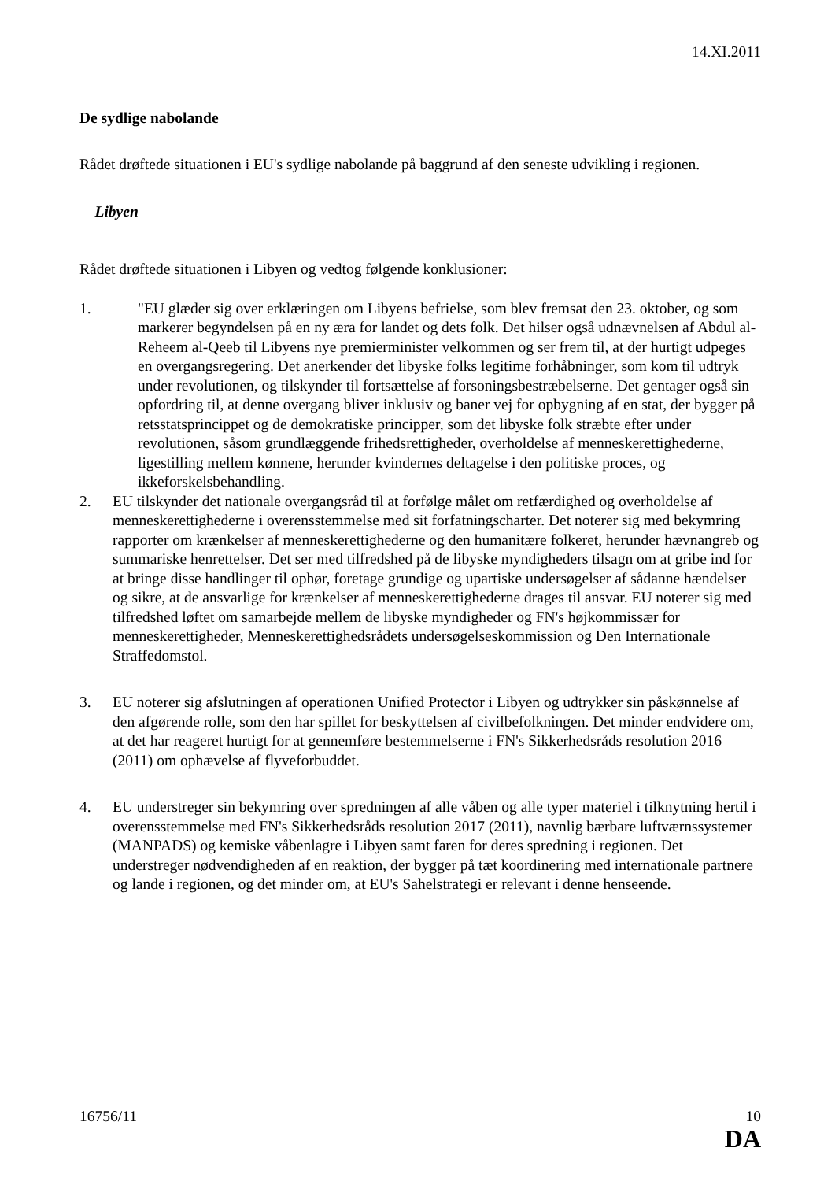14.XI.2011
De sydlige nabolande
Rådet drøftede situationen i EU's sydlige nabolande på baggrund af den seneste udvikling i regionen.
– Libyen
Rådet drøftede situationen i Libyen og vedtog følgende konklusioner:
1. "EU glæder sig over erklæringen om Libyens befrielse, som blev fremsat den 23. oktober, og som markerer begyndelsen på en ny æra for landet og dets folk. Det hilser også udnævnelsen af Abdul al-Reheem al-Qeeb til Libyens nye premierminister velkommen og ser frem til, at der hurtigt udpeges en overgangsregering. Det anerkender det libyske folks legitime forhåbninger, som kom til udtryk under revolutionen, og tilskynder til fortsættelse af forsoningsbestræbelserne. Det gentager også sin opfordring til, at denne overgang bliver inklusiv og baner vej for opbygning af en stat, der bygger på retsstatsprincippet og de demokratiske principper, som det libyske folk stræbte efter under revolutionen, såsom grundlæggende frihedsrettigheder, overholdelse af menneskerettighederne, ligestilling mellem kønnene, herunder kvindernes deltagelse i den politiske proces, og ikkeforskelsbehandling.
2. EU tilskynder det nationale overgangsråd til at forfølge målet om retfærdighed og overholdelse af menneskerettighederne i overensstemmelse med sit forfatningscharter. Det noterer sig med bekymring rapporter om krænkelser af menneskerettighederne og den humanitære folkeret, herunder hævnangreb og summariske henrettelser. Det ser med tilfredshed på de libyske myndigheders tilsagn om at gribe ind for at bringe disse handlinger til ophør, foretage grundige og upartiske undersøgelser af sådanne hændelser og sikre, at de ansvarlige for krænkelser af menneskerettighederne drages til ansvar. EU noterer sig med tilfredshed løftet om samarbejde mellem de libyske myndigheder og FN's højkommissær for menneskerettigheder, Menneskerettighedsrådets undersøgelseskommission og Den Internationale Straffedomstol.
3. EU noterer sig afslutningen af operationen Unified Protector i Libyen og udtrykker sin påskønnelse af den afgørende rolle, som den har spillet for beskyttelsen af civilbefolkningen. Det minder endvidere om, at det har reageret hurtigt for at gennemføre bestemmelserne i FN's Sikkerhedsråds resolution 2016 (2011) om ophævelse af flyveforbuddet.
4. EU understreger sin bekymring over spredningen af alle våben og alle typer materiel i tilknytning hertil i overensstemmelse med FN's Sikkerhedsråds resolution 2017 (2011), navnlig bærbare luftværnssystemer (MANPADS) og kemiske våbenlagre i Libyen samt faren for deres spredning i regionen. Det understreger nødvendigheden af en reaktion, der bygger på tæt koordinering med internationale partnere og lande i regionen, og det minder om, at EU's Sahelstrategi er relevant i denne henseende.
16756/11 10
DA